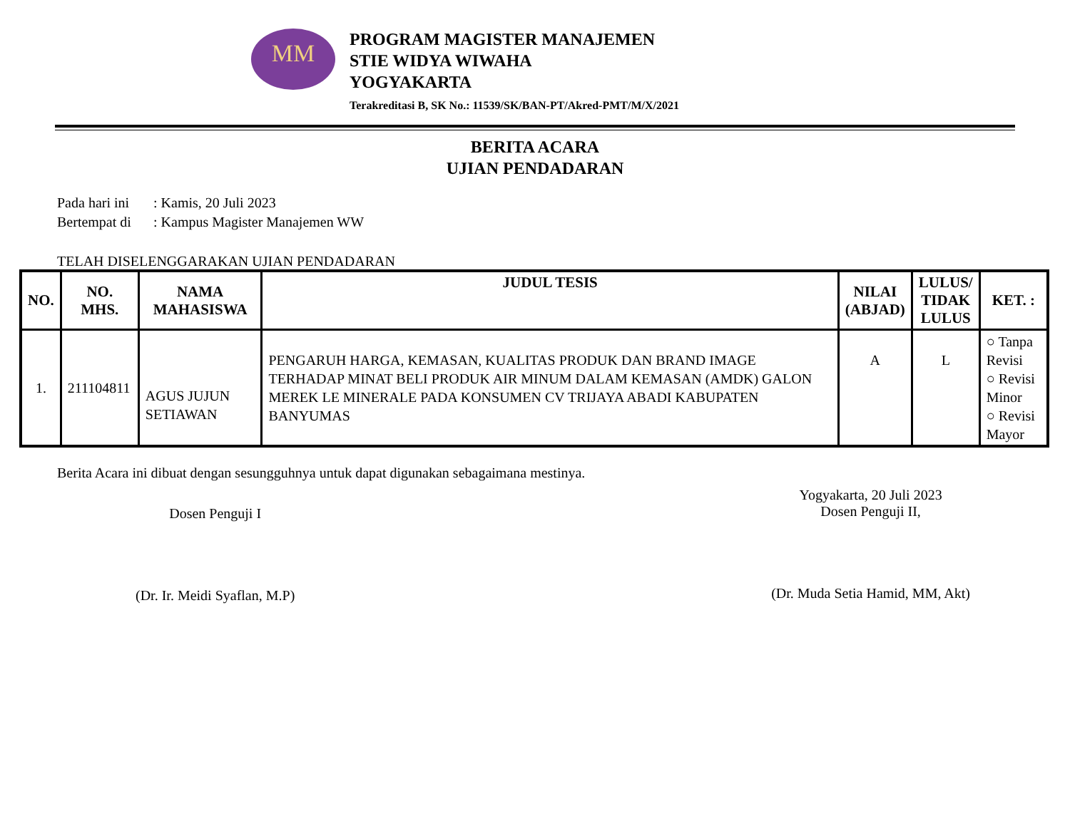MM
PROGRAM MAGISTER MANAJEMEN
STIE WIDYA WIWAHA
YOGYAKARTA
Terakreditasi B, SK No.: 11539/SK/BAN-PT/Akred-PMT/M/X/2021
BERITA ACARA
UJIAN PENDADARAN
Pada hari ini: Kamis, 20 Juli 2023
Bertempat di: Kampus Magister Manajemen WW
TELAH DISELENGGARAKAN UJIAN PENDADARAN
| NO. | NO. MHS. | NAMA MAHASISWA | JUDUL TESIS | NILAI (ABJAD) | LULUS/ TIDAK LULUS | KET. : |
| --- | --- | --- | --- | --- | --- | --- |
| 1. | 211104811 | AGUS JUJUN SETIAWAN | PENGARUH HARGA, KEMASAN, KUALITAS PRODUK DAN BRAND IMAGE TERHADAP MINAT BELI PRODUK AIR MINUM DALAM KEMASAN (AMDK) GALON MEREK LE MINERALE PADA KONSUMEN CV TRIJAYA ABADI KABUPATEN BANYUMAS | A | L | ○ Tanpa Revisi ○ Revisi Minor ○ Revisi Mayor |
Berita Acara ini dibuat dengan sesungguhnya untuk dapat digunakan sebagaimana mestinya.
Dosen Penguji I
(Dr. Ir. Meidi Syaflan, M.P)
Yogyakarta, 20 Juli 2023
Dosen Penguji II,
(Dr. Muda Setia Hamid, MM, Akt)